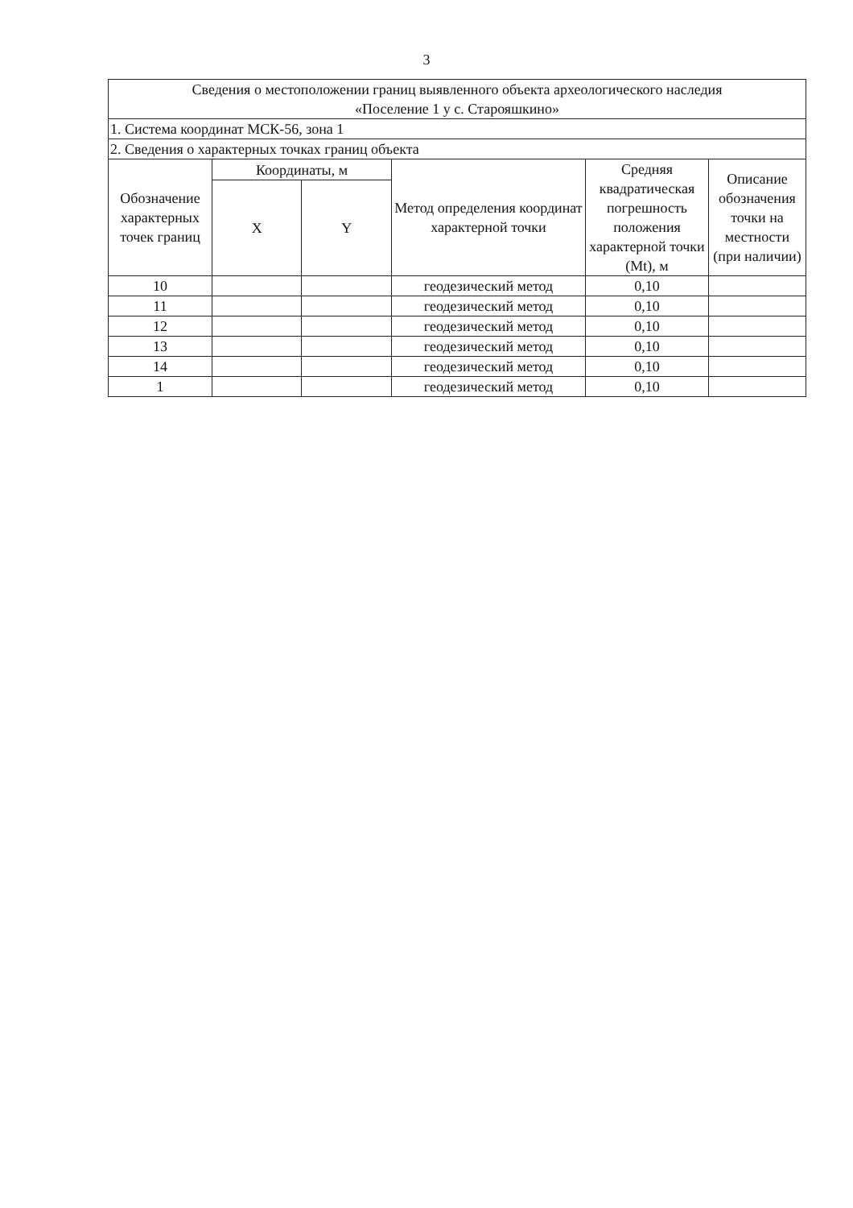3
| Сведения о местоположении границ выявленного объекта археологического наследия «Поселение 1 у с. Староя­шкино» | | | | | |
| 1. Система координат МСК-56, зона 1 | | | | | |
| 2. Сведения о характерных точках границ объекта | | | | | |
| Обозначение характерных точек границ | Координаты, м | | Метод определения координат характерной точки | Средняя квадратическая погрешность положения характерной точки (Mt), м | Описание обозначения точки на местности (при наличии) |
| | X | Y | | | |
| 10 | | | геодезический метод | 0,10 | |
| 11 | | | геодезический метод | 0,10 | |
| 12 | | | геодезический метод | 0,10 | |
| 13 | | | геодезический метод | 0,10 | |
| 14 | | | геодезический метод | 0,10 | |
| 1 | | | геодезический метод | 0,10 | |